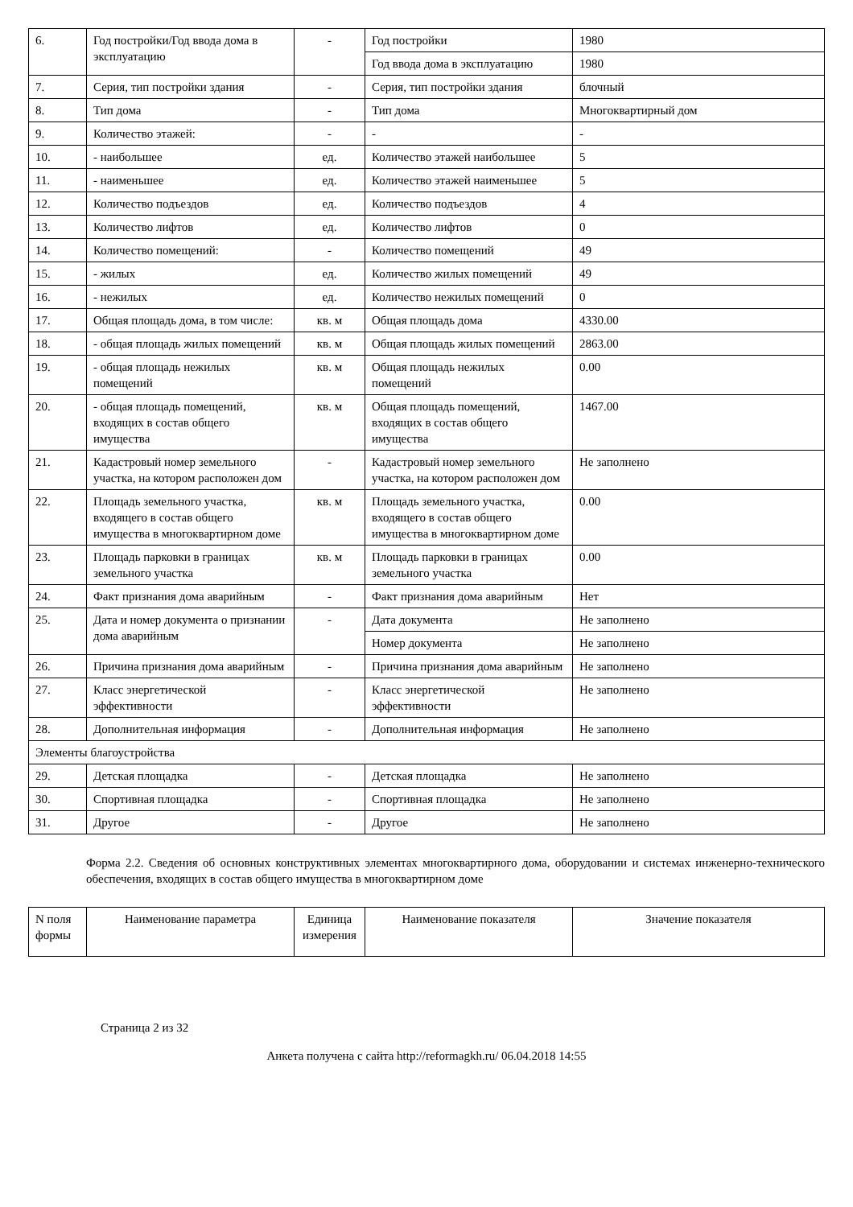| 6. | Год постройки/Год ввода дома в эксплуатацию | - | Год постройки | 1980 |
| | | | Год ввода дома в эксплуатацию | 1980 |
| 7. | Серия, тип постройки здания | - | Серия, тип постройки здания | блочный |
| 8. | Тип дома | - | Тип дома | Многоквартирный дом |
| 9. | Количество этажей: | - | - | - |
| 10. | - наибольшее | ед. | Количество этажей наибольшее | 5 |
| 11. | - наименьшее | ед. | Количество этажей наименьшее | 5 |
| 12. | Количество подъездов | ед. | Количество подъездов | 4 |
| 13. | Количество лифтов | ед. | Количество лифтов | 0 |
| 14. | Количество помещений: | - | Количество помещений | 49 |
| 15. | - жилых | ед. | Количество жилых помещений | 49 |
| 16. | - нежилых | ед. | Количество нежилых помещений | 0 |
| 17. | Общая площадь дома, в том числе: | кв. м | Общая площадь дома | 4330.00 |
| 18. | - общая площадь жилых помещений | кв. м | Общая площадь жилых помещений | 2863.00 |
| 19. | - общая площадь нежилых помещений | кв. м | Общая площадь нежилых помещений | 0.00 |
| 20. | - общая площадь помещений, входящих в состав общего имущества | кв. м | Общая площадь помещений, входящих в состав общего имущества | 1467.00 |
| 21. | Кадастровый номер земельного участка, на котором расположен дом | - | Кадастровый номер земельного участка, на котором расположен дом | Не заполнено |
| 22. | Площадь земельного участка, входящего в состав общего имущества в многоквартирном доме | кв. м | Площадь земельного участка, входящего в состав общего имущества в многоквартирном доме | 0.00 |
| 23. | Площадь парковки в границах земельного участка | кв. м | Площадь парковки в границах земельного участка | 0.00 |
| 24. | Факт признания дома аварийным | - | Факт признания дома аварийным | Нет |
| 25. | Дата и номер документа о признании дома аварийным | - | Дата документа | Не заполнено |
| | | | Номер документа | Не заполнено |
| 26. | Причина признания дома аварийным | - | Причина признания дома аварийным | Не заполнено |
| 27. | Класс энергетической эффективности | - | Класс энергетической эффективности | Не заполнено |
| 28. | Дополнительная информация | - | Дополнительная информация | Не заполнено |
| Элементы благоустройства | | | | |
| 29. | Детская площадка | - | Детская площадка | Не заполнено |
| 30. | Спортивная площадка | - | Спортивная площадка | Не заполнено |
| 31. | Другое | - | Другое | Не заполнено |
Форма 2.2. Сведения об основных конструктивных элементах многоквартирного дома, оборудовании и системах инженерно-технического обеспечения, входящих в состав общего имущества в многоквартирном доме
| N поля формы | Наименование параметра | Единица измерения | Наименование показателя | Значение показателя |
| --- | --- | --- | --- | --- |
Страница 2 из 32
Анкета получена с сайта http://reformagkh.ru/ 06.04.2018 14:55